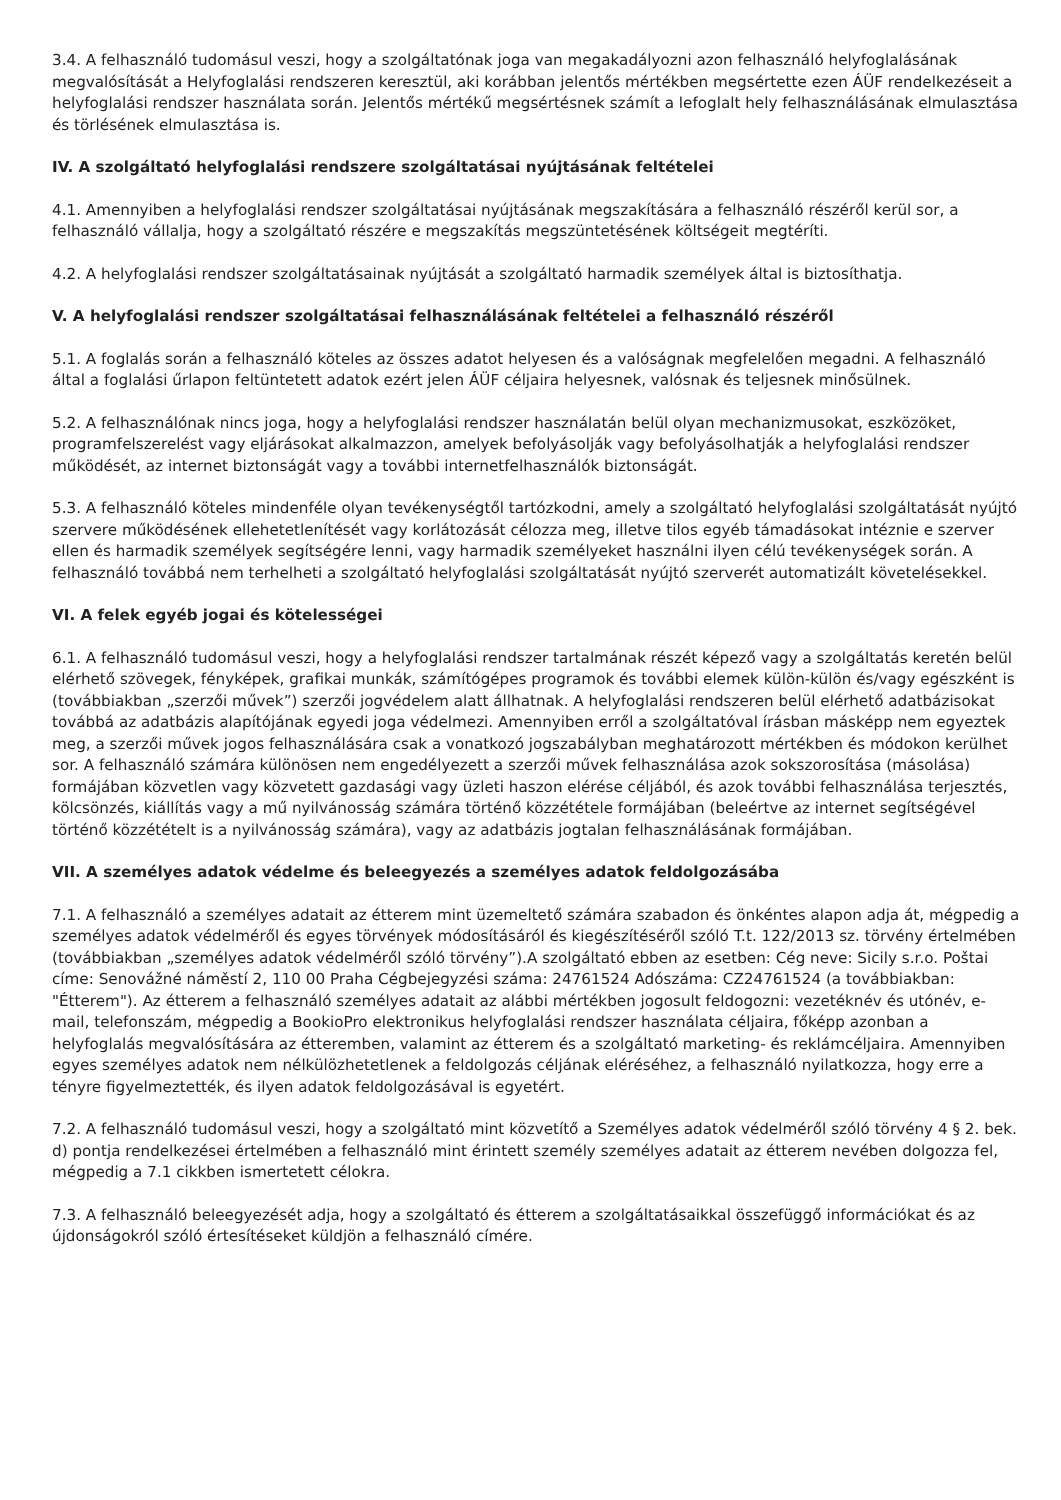3.4. A felhasználó tudomásul veszi, hogy a szolgáltatónak joga van megakadályozni azon felhasználó helyfoglalásának megvalósítását a Helyfoglalási rendszeren keresztül, aki korábban jelentős mértékben megsértette ezen ÁÜF rendelkezéseit a helyfoglalási rendszer használata során. Jelentős mértékű megsértésnek számít a lefoglalt hely felhasználásának elmulasztása és törlésének elmulasztása is.
IV. A szolgáltató helyfoglalási rendszere szolgáltatásai nyújtásának feltételei
4.1. Amennyiben a helyfoglalási rendszer szolgáltatásai nyújtásának megszakítására a felhasználó részéről kerül sor, a felhasználó vállalja, hogy a szolgáltató részére e megszakítás megszüntetésének költségeit megtéríti.
4.2. A helyfoglalási rendszer szolgáltatásainak nyújtását a szolgáltató harmadik személyek által is biztosíthatja.
V. A helyfoglalási rendszer szolgáltatásai felhasználásának feltételei a felhasználó részéről
5.1. A foglalás során a felhasználó köteles az összes adatot helyesen és a valóságnak megfelelően megadni. A felhasználó által a foglalási űrlapon feltüntetett adatok ezért jelen ÁÜF céljaira helyesnek, valósnak és teljesnek minősülnek.
5.2. A felhasználónak nincs joga, hogy a helyfoglalási rendszer használatán belül olyan mechanizmusokat, eszközöket, programfelszerelést vagy eljárásokat alkalmazzon, amelyek befolyásolják vagy befolyásolhatják a helyfoglalási rendszer működését, az internet biztonságát vagy a további internetfelhasználók biztonságát.
5.3. A felhasználó köteles mindenféle olyan tevékenységtől tartózkodni, amely a szolgáltató helyfoglalási szolgáltatását nyújtó szervere működésének ellehetetlenítését vagy korlátozását célozza meg, illetve tilos egyéb támadásokat intéznie e szerver ellen és harmadik személyek segítségére lenni, vagy harmadik személyeket használni ilyen célú tevékenységek során. A felhasználó továbbá nem terhelheti a szolgáltató helyfoglalási szolgáltatását nyújtó szerverét automatizált követelésekkel.
VI. A felek egyéb jogai és kötelességei
6.1. A felhasználó tudomásul veszi, hogy a helyfoglalási rendszer tartalmának részét képező vagy a szolgáltatás keretén belül elérhető szövegek, fényképek, grafikai munkák, számítógépes programok és további elemek külön-külön és/vagy egészként is (továbbiakban „szerzői művek”) szerzői jogvédelem alatt állhatnak. A helyfoglalási rendszeren belül elérhető adatbázisokat továbbá az adatbázis alapítójának egyedi joga védelmezi. Amennyiben erről a szolgáltatóval írásban másképp nem egyeztek meg, a szerzői művek jogos felhasználására csak a vonatkozó jogszabályban meghatározott mértékben és módokon kerülhet sor. A felhasználó számára különösen nem engedélyezett a szerzői művek felhasználása azok sokszorosítása (másolása) formájában közvetlen vagy közvetett gazdasági vagy üzleti haszon elérése céljából, és azok további felhasználása terjesztés, kölcsönzés, kiállítás vagy a mű nyilvánosság számára történő közzététele formájában (beleértve az internet segítségével történő közzétételt is a nyilvánosság számára), vagy az adatbázis jogtalan felhasználásának formájában.
VII. A személyes adatok védelme és beleegyezés a személyes adatok feldolgozásába
7.1. A felhasználó a személyes adatait az étterem mint üzemeltető számára szabadon és önkéntes alapon adja át, mégpedig a személyes adatok védelméről és egyes törvények módosításáról és kiegészítéséről szóló T.t. 122/2013 sz. törvény értelmében (továbbiakban „személyes adatok védelméről szóló törvény”).A szolgáltató ebben az esetben: Cég neve: Sicily s.r.o. Poštai címe: Senovážné náměstí 2, 110 00 Praha Cégbejegyzési száma: 24761524 Adószáma: CZ24761524 (a továbbiakban: "Étterem"). Az étterem a felhasználó személyes adatait az alábbi mértékben jogosult feldogozni: vezetéknév és utónév, e-mail, telefonszám, mégpedig a BookioPro elektronikus helyfoglalási rendszer használata céljaira, főképp azonban a helyfoglalás megvalósítására az étteremben, valamint az étterem és a szolgáltató marketing- és reklámcéljaira. Amennyiben egyes személyes adatok nem nélkülözhetetlenek a feldolgozás céljának eléréséhez, a felhasználó nyilatkozza, hogy erre a tényre figyelmeztették, és ilyen adatok feldolgozásával is egyetért.
7.2. A felhasználó tudomásul veszi, hogy a szolgáltató mint közvetítő a Személyes adatok védelméről szóló törvény 4 § 2. bek. d) pontja rendelkezései értelmében a felhasználó mint érintett személy személyes adatait az étterem nevében dolgozza fel, mégpedig a 7.1 cikkben ismertetett célokra.
7.3. A felhasználó beleegyezését adja, hogy a szolgáltató és étterem a szolgáltatásaikkal összefüggő információkat és az újdonságokról szóló értesítéseket küldjön a felhasználó címére.